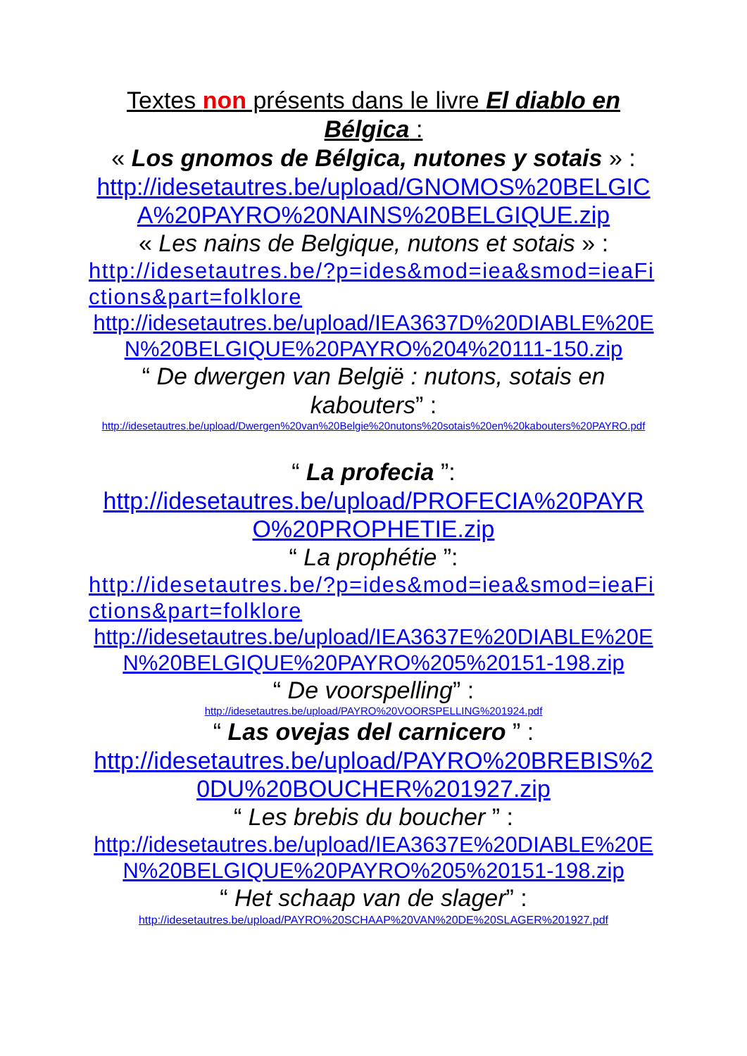Textes non présents dans le livre El diablo en Bélgica :
« Los gnomos de Bélgica, nutones y sotais » :
http://idesetautres.be/upload/GNOMOS%20BELGICA%20PAYRO%20NAINS%20BELGIQUE.zip
« Les nains de Belgique, nutons et sotais » :
http://idesetautres.be/?p=ides&mod=iea&smod=ieaFictions&part=folklore
http://idesetautres.be/upload/IEA3637D%20DIABLE%20EN%20BELGIQUE%20PAYRO%204%20111-150.zip
“ De dwergen van België : nutons, sotais en kabouters” :
http://idesetautres.be/upload/Dwergen%20van%20Belgie%20nutons%20sotais%20en%20kabouters%20PAYRO.pdf
“ La profecia ”:
http://idesetautres.be/upload/PROFECIA%20PAYRO%20PROPHETIE.zip
“ La prophétie ”:
http://idesetautres.be/?p=ides&mod=iea&smod=ieaFictions&part=folklore
http://idesetautres.be/upload/IEA3637E%20DIABLE%20EN%20BELGIQUE%20PAYRO%205%20151-198.zip
“ De voorspelling” :
http://idesetautres.be/upload/PAYRO%20VOORSPELLING%201924.pdf
“ Las ovejas del carnicero ” :
http://idesetautres.be/upload/PAYRO%20BREBIS%20DU%20BOUCHER%201927.zip
“ Les brebis du boucher ” :
http://idesetautres.be/upload/IEA3637E%20DIABLE%20EN%20BELGIQUE%20PAYRO%205%20151-198.zip
“ Het schaap van de slager” :
http://idesetautres.be/upload/PAYRO%20SCHAAP%20VAN%20DE%20SLAGER%201927.pdf